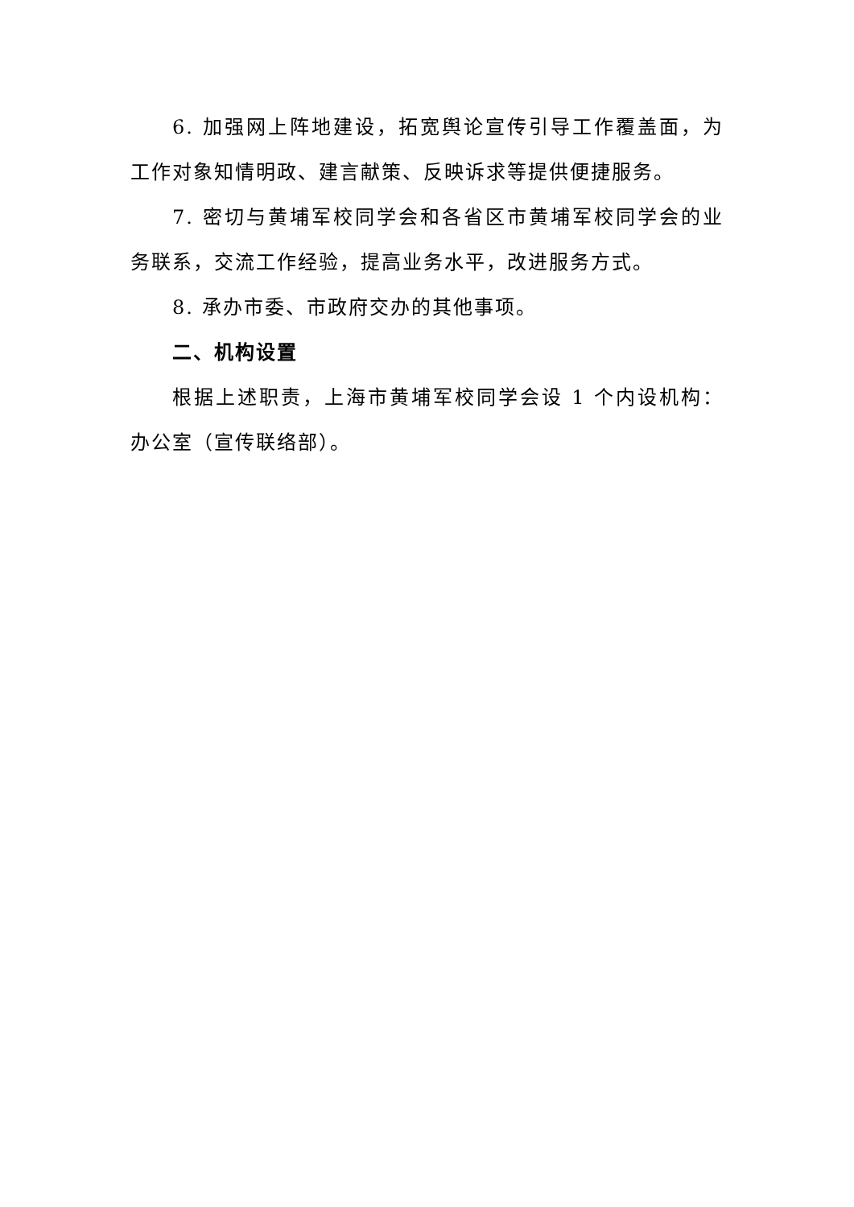6. 加强网上阵地建设，拓宽舆论宣传引导工作覆盖面，为工作对象知情明政、建言献策、反映诉求等提供便捷服务。
7. 密切与黄埔军校同学会和各省区市黄埔军校同学会的业务联系，交流工作经验，提高业务水平，改进服务方式。
8. 承办市委、市政府交办的其他事项。
二、机构设置
根据上述职责，上海市黄埔军校同学会设 1 个内设机构：办公室（宣传联络部）。